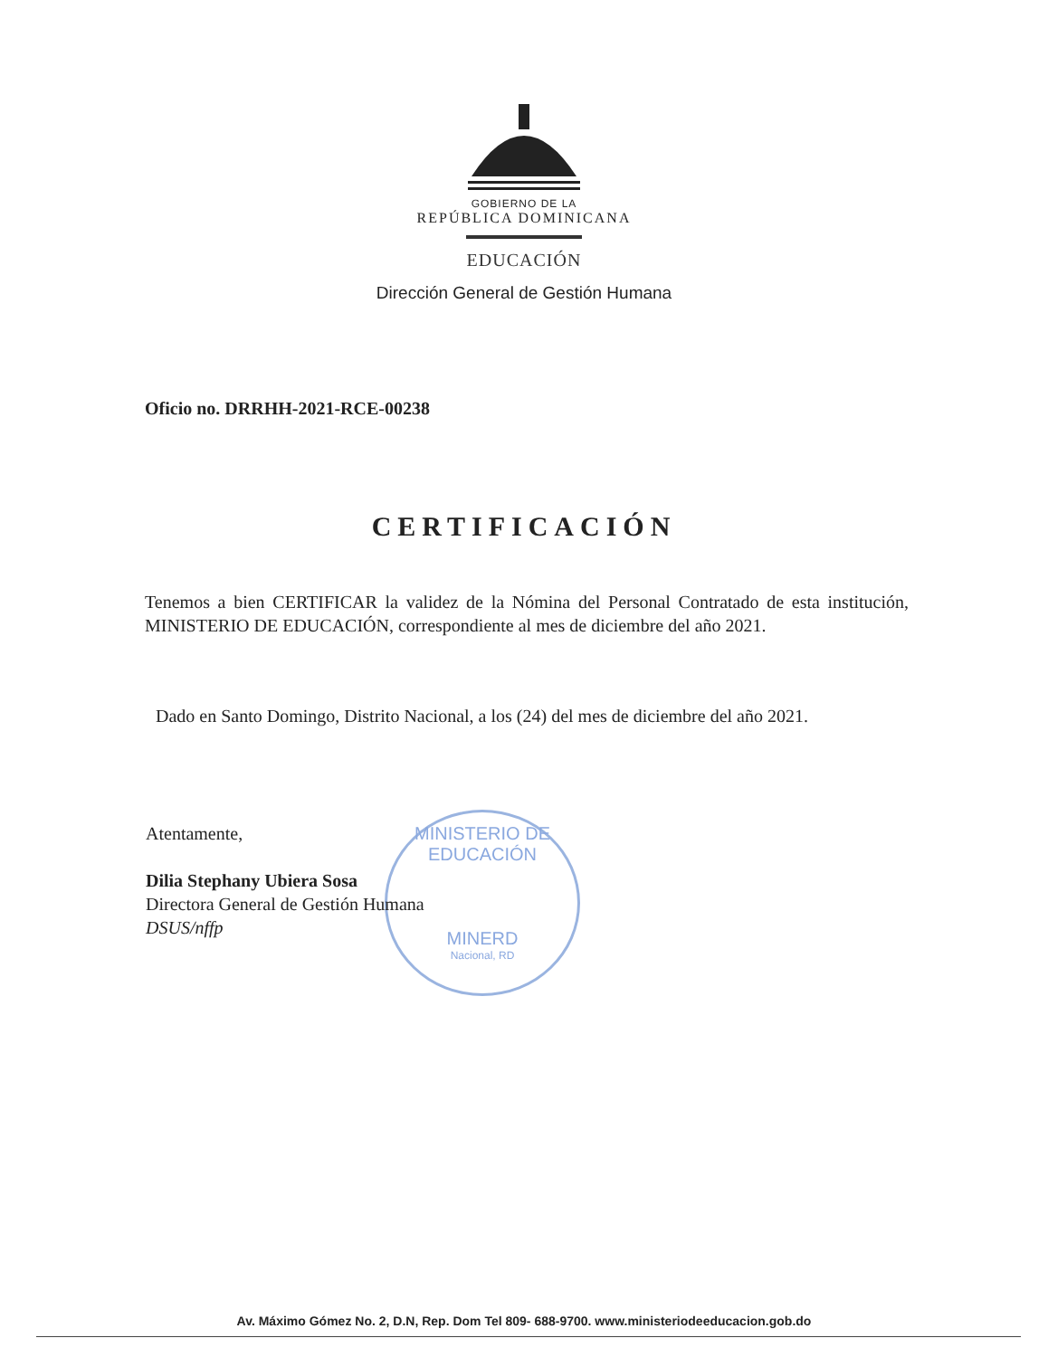GOBIERNO DE LA
REPÚBLICA DOMINICANA
EDUCACIÓN
Dirección General de Gestión Humana
Oficio no. DRRHH-2021-RCE-00238
CERTIFICACIÓN
Tenemos a bien CERTIFICAR la validez de la Nómina del Personal Contratado de esta institución, MINISTERIO DE EDUCACIÓN, correspondiente al mes de diciembre del año 2021.
Dado en Santo Domingo, Distrito Nacional, a los (24) del mes de diciembre del año 2021.
MINISTERIO DE EDUCACIÓN
MINERD
Nacional, RD
Atentamente,
Dilia Stephany Ubiera Sosa
Directora General de Gestión Humana
DSUS/nffp
Av. Máximo Gómez No. 2, D.N, Rep. Dom Tel 809- 688-9700. www.ministeriodeeducacion.gob.do